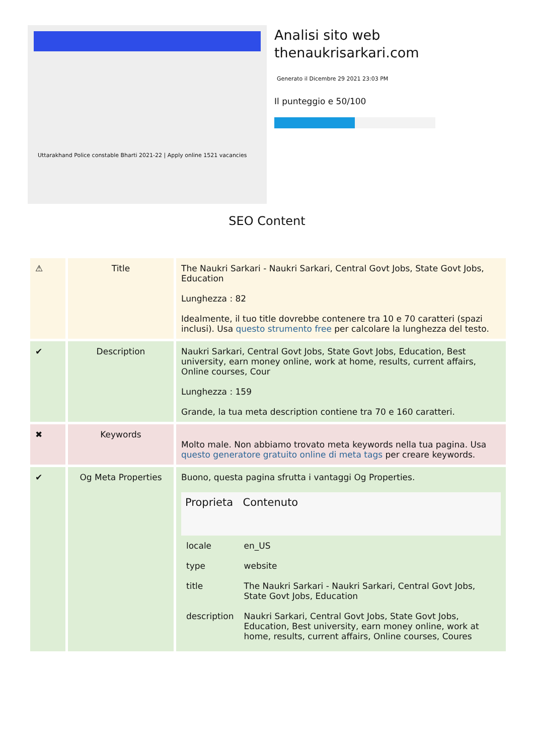Uttarakhand Police constable Bharti 2021-22 | Apply online 1521 vacancies
Analisi sito web
thenaukrisarkari.com
Generato il Dicembre 29 2021 23:03 PM
Il punteggio e 50/100
SEO Content
| ⚠ | Title | The Naukri Sarkari - Naukri Sarkari, Central Govt Jobs, State Govt Jobs, Education Lunghezza : 82 Idealmente, il tuo title dovrebbe contenere tra 10 e 70 caratteri (spazi inclusi). Usa questo strumento free per calcolare la lunghezza del testo. |
| ✔ | Description | Naukri Sarkari, Central Govt Jobs, State Govt Jobs, Education, Best university, earn money online, work at home, results, current affairs, Online courses, Cour Lunghezza : 159 Grande, la tua meta description contiene tra 70 e 160 caratteri. |
| ✖ | Keywords | Molto male. Non abbiamo trovato meta keywords nella tua pagina. Usa questo generatore gratuito online di meta tags per creare keywords. |
| ✔ | Og Meta Properties | Buono, questa pagina sfrutta i vantaggi Og Properties. / Proprieta / Contenuto / / --- / --- / / locale / en_US / / type / website / / title / The Naukri Sarkari - Naukri Sarkari, Central Govt Jobs, State Govt Jobs, Education / / description / Naukri Sarkari, Central Govt Jobs, State Govt Jobs, Education, Best university, earn money online, work at home, results, current affairs, Online courses, Coures / |